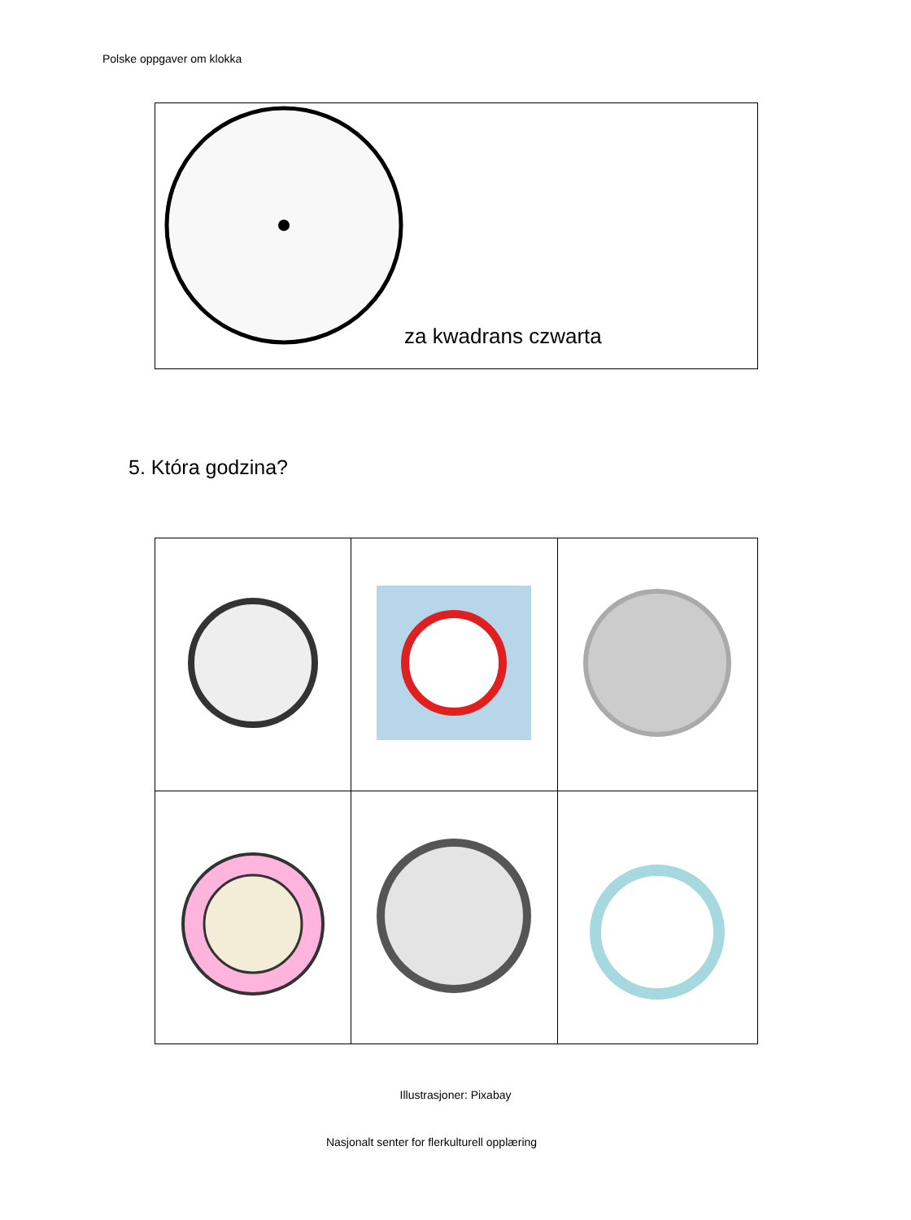Polske oppgaver om klokka
za kwadrans czwarta
5. Która godzina?
Illustrasjoner: Pixabay
Nasjonalt senter for flerkulturell opplæring